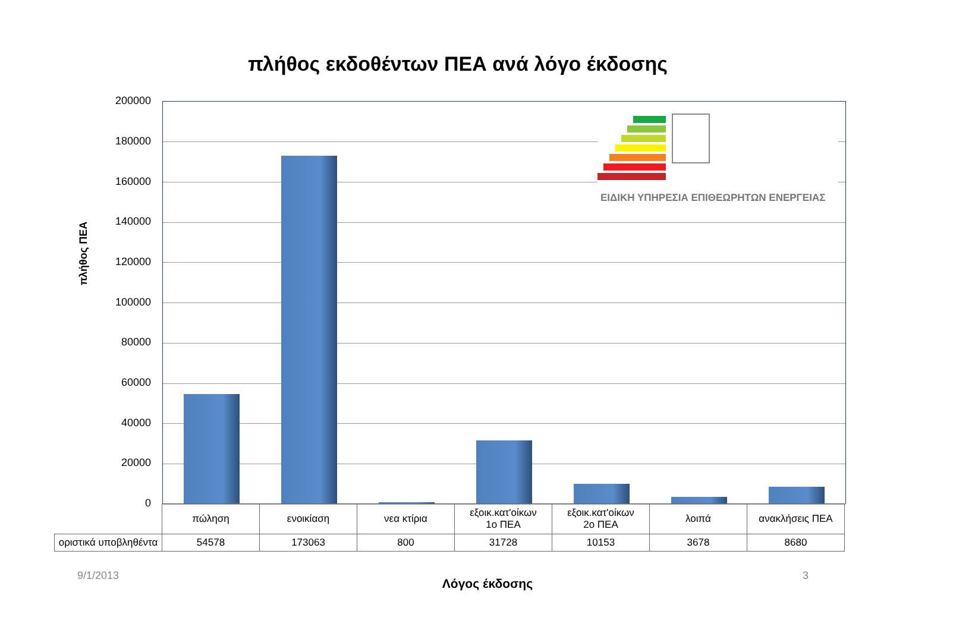πλήθος εκδοθέντων ΠΕΑ ανά λόγο έκδοσης
πλήθος ΠΕΑ
200000
180000
160000
140000
120000
100000
80000
60000
40000
20000
0
ΕΙΔΙΚΗ ΥΠΗΡΕΣΙΑ ΕΠΙΘΕΩΡΗΤΩΝ ΕΝΕΡΓΕΙΑΣ
| | πώληση | ενοικίαση | νεα κτίρια | εξοικ.κατ'οίκων 1ο ΠΕΑ | εξοικ.κατ'οίκων 2ο ΠΕΑ | λοιπά | ανακλήσεις ΠΕΑ |
| οριστικά υποβληθέντα | 54578 | 173063 | 800 | 31728 | 10153 | 3678 | 8680 |
9/1/2013 3
Λόγος έκδοσης